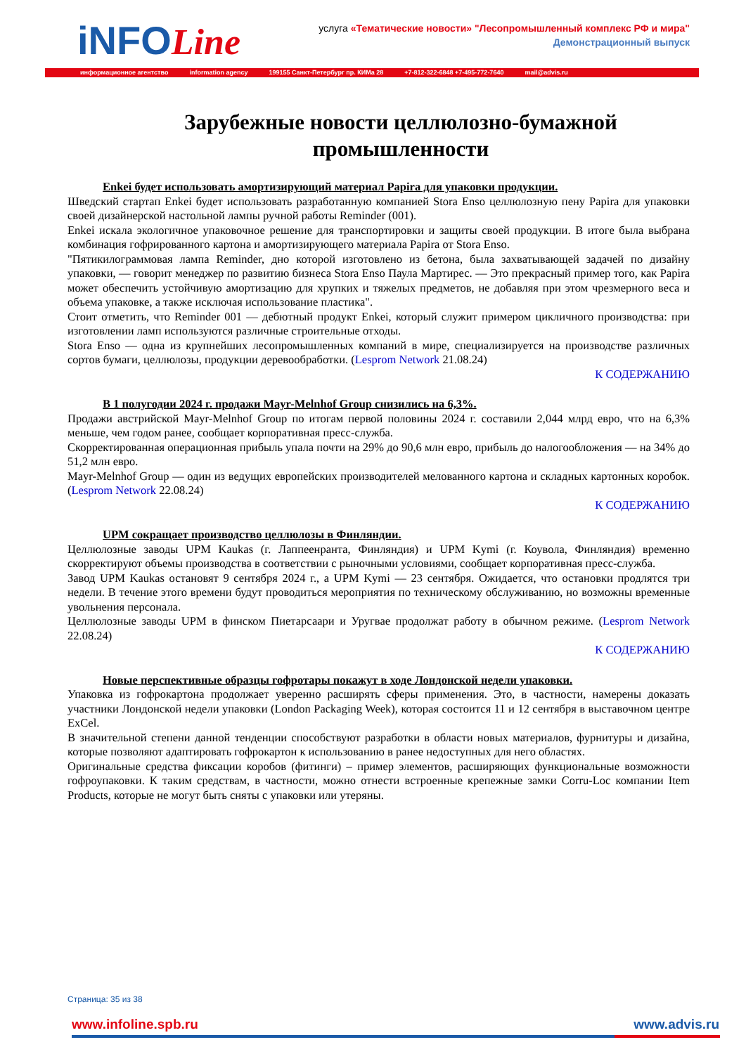iNFOLine
услуга «Тематические новости» "Лесопромышленный комплекс РФ и мира"
Демонстрационный выпуск
информационное агентство information agency 199155 Санкт-Петербург пр. КИМа 28 +7-812-322-6848 +7-495-772-7640 mail@advis.ru
Зарубежные новости целлюлозно-бумажной промышленности
Enkei будет использовать амортизирующий материал Papira для упаковки продукции.
Шведский стартап Enkei будет использовать разработанную компанией Stora Enso целлюлозную пену Papira для упаковки своей дизайнерской настольной лампы ручной работы Reminder (001).
Enkei искала экологичное упаковочное решение для транспортировки и защиты своей продукции. В итоге была выбрана комбинация гофрированного картона и амортизирующего материала Papira от Stora Enso.
"Пятикилограммовая лампа Reminder, дно которой изготовлено из бетона, была захватывающей задачей по дизайну упаковки, — говорит менеджер по развитию бизнеса Stora Enso Паула Мартирес. — Это прекрасный пример того, как Papira может обеспечить устойчивую амортизацию для хрупких и тяжелых предметов, не добавляя при этом чрезмерного веса и объема упаковке, а также исключая использование пластика".
Стоит отметить, что Reminder 001 — дебютный продукт Enkei, который служит примером цикличного производства: при изготовлении ламп используются различные строительные отходы.
Stora Enso — одна из крупнейших лесопромышленных компаний в мире, специализируется на производстве различных сортов бумаги, целлюлозы, продукции деревообработки. (Lesprom Network 21.08.24)
К СОДЕРЖАНИЮ
В 1 полугодии 2024 г. продажи Mayr-Melnhof Group снизились на 6,3%.
Продажи австрийской Mayr-Melnhof Group по итогам первой половины 2024 г. составили 2,044 млрд евро, что на 6,3% меньше, чем годом ранее, сообщает корпоративная пресс-служба.
Скорректированная операционная прибыль упала почти на 29% до 90,6 млн евро, прибыль до налогообложения — на 34% до 51,2 млн евро.
Mayr-Melnhof Group — один из ведущих европейских производителей мелованного картона и складных картонных коробок. (Lesprom Network 22.08.24)
К СОДЕРЖАНИЮ
UPM сокращает производство целлюлозы в Финляндии.
Целлюлозные заводы UPM Kaukas (г. Лаппеенранта, Финляндия) и UPM Kymi (г. Коувола, Финляндия) временно скорректируют объемы производства в соответствии с рыночными условиями, сообщает корпоративная пресс-служба.
Завод UPM Kaukas остановят 9 сентября 2024 г., а UPM Kymi — 23 сентября. Ожидается, что остановки продлятся три недели. В течение этого времени будут проводиться мероприятия по техническому обслуживанию, но возможны временные увольнения персонала.
Целлюлозные заводы UPM в финском Пиетарсаари и Уругвае продолжат работу в обычном режиме. (Lesprom Network 22.08.24)
К СОДЕРЖАНИЮ
Новые перспективные образцы гофротары покажут в ходе Лондонской недели упаковки.
Упаковка из гофрокартона продолжает уверенно расширять сферы применения. Это, в частности, намерены доказать участники Лондонской недели упаковки (London Packaging Week), которая состоится 11 и 12 сентября в выставочном центре ExCel.
В значительной степени данной тенденции способствуют разработки в области новых материалов, фурнитуры и дизайна, которые позволяют адаптировать гофрокартон к использованию в ранее недоступных для него областях.
Оригинальные средства фиксации коробов (фитинги) – пример элементов, расширяющих функциональные возможности гофроупаковки. К таким средствам, в частности, можно отнести встроенные крепежные замки Corru-Loc компании Item Products, которые не могут быть сняты с упаковки или утеряны.
Страница: 35 из 38
www.infoline.spb.ru www.advis.ru